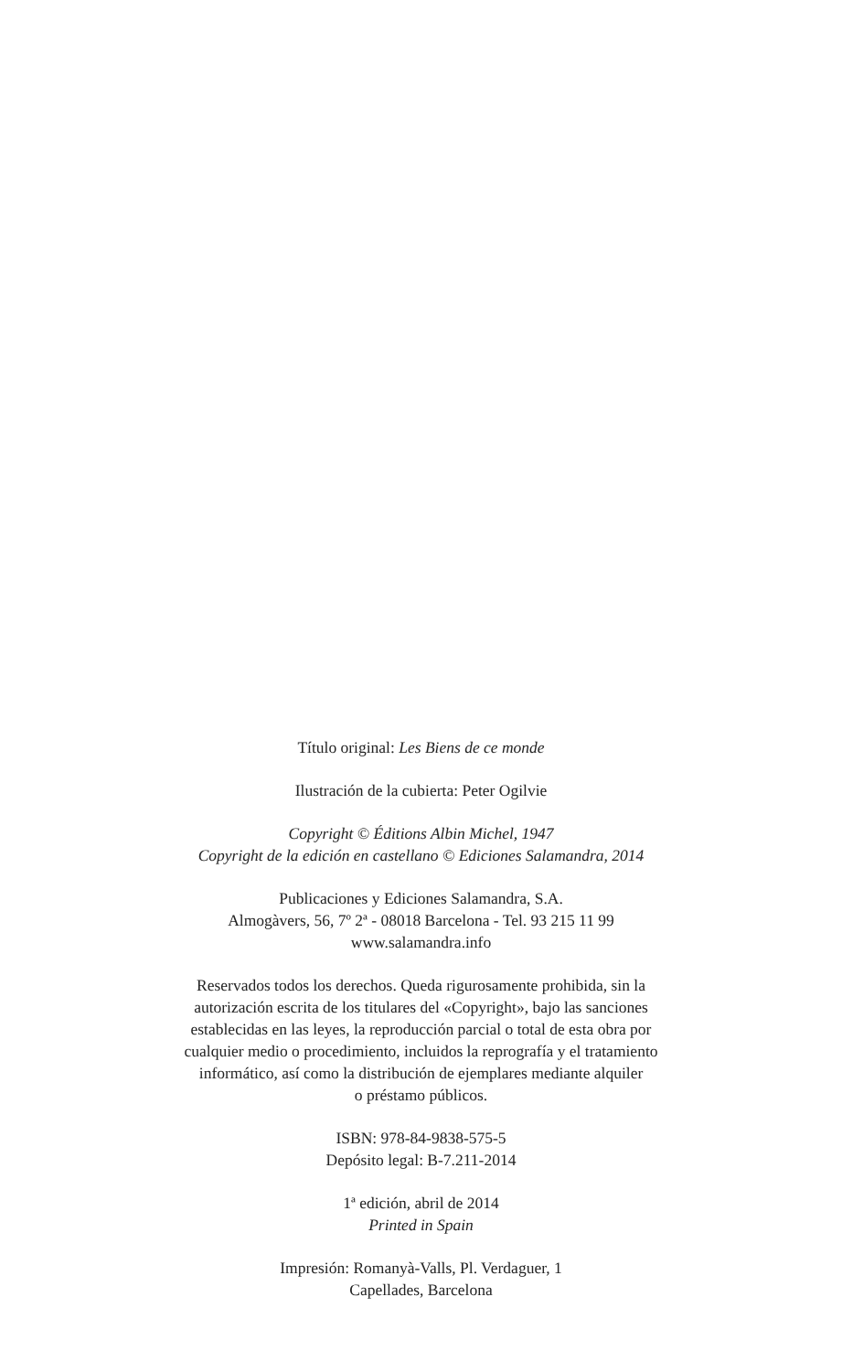Título original: Les Biens de ce monde
Ilustración de la cubierta: Peter Ogilvie
Copyright © Éditions Albin Michel, 1947
Copyright de la edición en castellano © Ediciones Salamandra, 2014
Publicaciones y Ediciones Salamandra, S.A.
Almogàvers, 56, 7º 2ª - 08018 Barcelona - Tel. 93 215 11 99
www.salamandra.info
Reservados todos los derechos. Queda rigurosamente prohibida, sin la
autorización escrita de los titulares del «Copyright», bajo las sanciones
establecidas en las leyes, la reproducción parcial o total de esta obra por
cualquier medio o procedimiento, incluidos la reprografía y el tratamiento
informático, así como la distribución de ejemplares mediante alquiler
o préstamo públicos.
ISBN: 978-84-9838-575-5
Depósito legal: B-7.211-2014
1ª edición, abril de 2014
Printed in Spain
Impresión: Romanyà-Valls, Pl. Verdaguer, 1
Capellades, Barcelona